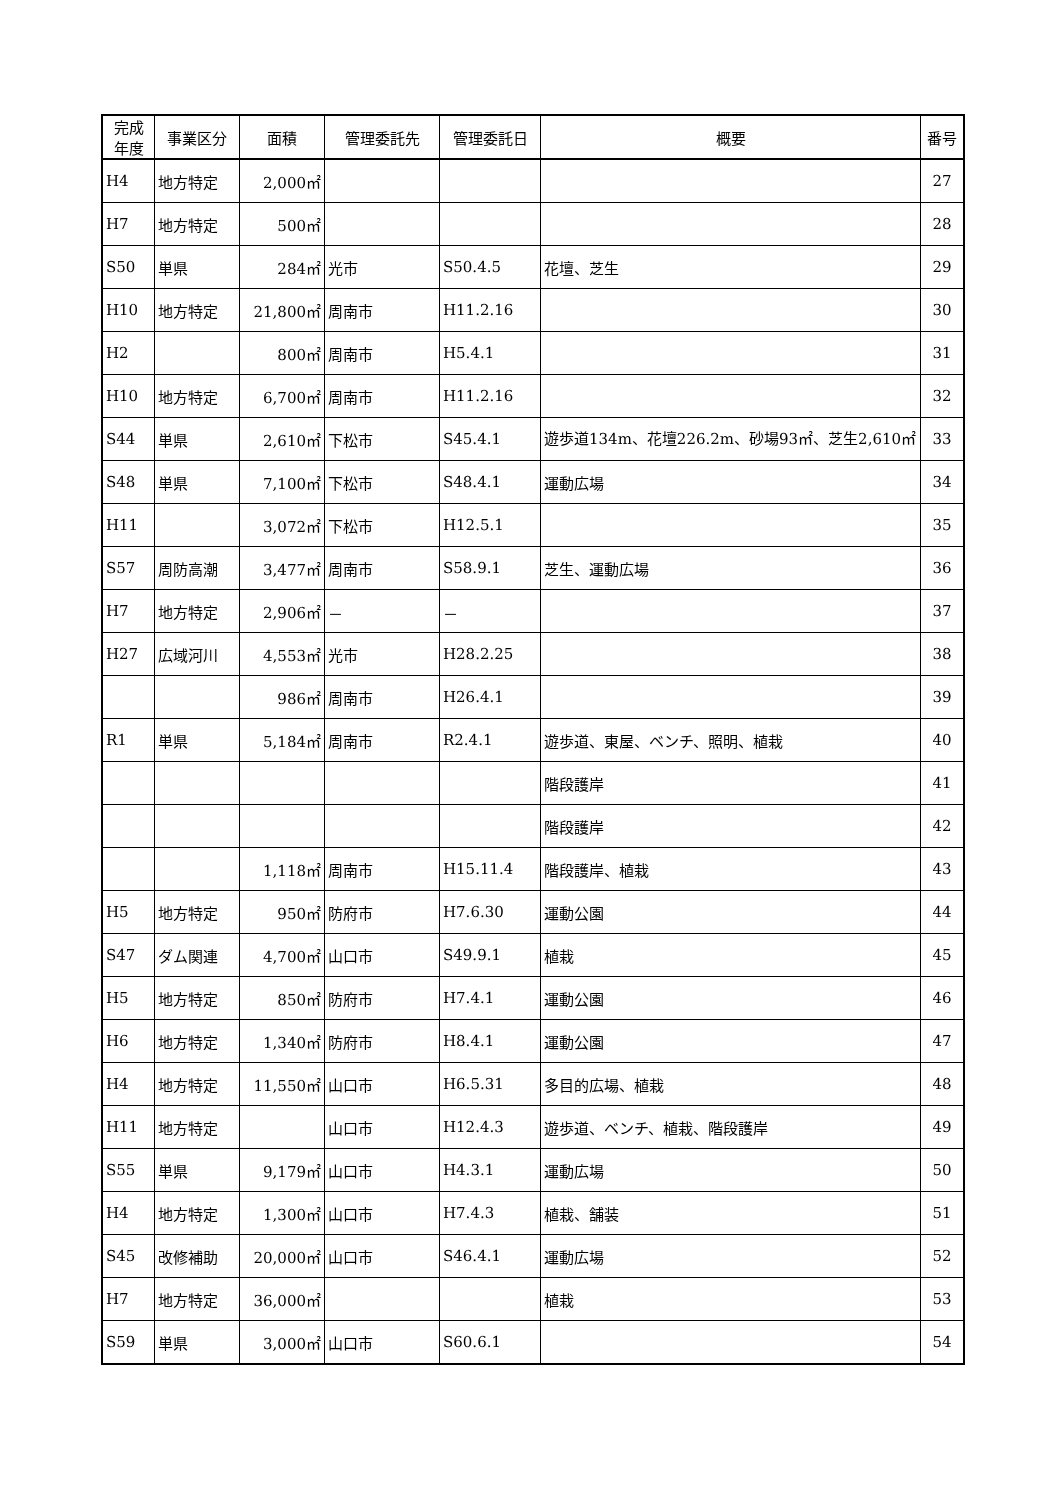| 完成 年度 | 事業区分 | 面積 | 管理委託先 | 管理委託日 | 概要 | 番号 |
| --- | --- | --- | --- | --- | --- | --- |
| H4 | 地方特定 | 2,000㎡ | | | | 27 |
| H7 | 地方特定 | 500㎡ | | | | 28 |
| S50 | 単県 | 284㎡ | 光市 | S50.4.5 | 花壇、芝生 | 29 |
| H10 | 地方特定 | 21,800㎡ | 周南市 | H11.2.16 | | 30 |
| H2 | | 800㎡ | 周南市 | H5.4.1 | | 31 |
| H10 | 地方特定 | 6,700㎡ | 周南市 | H11.2.16 | | 32 |
| S44 | 単県 | 2,610㎡ | 下松市 | S45.4.1 | 遊歩道134m、花壇226.2m、砂場93㎡、芝生2,610㎡ | 33 |
| S48 | 単県 | 7,100㎡ | 下松市 | S48.4.1 | 運動広場 | 34 |
| H11 | | 3,072㎡ | 下松市 | H12.5.1 | | 35 |
| S57 | 周防高潮 | 3,477㎡ | 周南市 | S58.9.1 | 芝生、運動広場 | 36 |
| H7 | 地方特定 | 2,906㎡ | － | － | | 37 |
| H27 | 広域河川 | 4,553㎡ | 光市 | H28.2.25 | | 38 |
| | | 986㎡ | 周南市 | H26.4.1 | | 39 |
| R1 | 単県 | 5,184㎡ | 周南市 | R2.4.1 | 遊歩道、東屋、ベンチ、照明、植栽 | 40 |
| | | | | | 階段護岸 | 41 |
| | | | | | 階段護岸 | 42 |
| | | 1,118㎡ | 周南市 | H15.11.4 | 階段護岸、植栽 | 43 |
| H5 | 地方特定 | 950㎡ | 防府市 | H7.6.30 | 運動公園 | 44 |
| S47 | ダム関連 | 4,700㎡ | 山口市 | S49.9.1 | 植栽 | 45 |
| H5 | 地方特定 | 850㎡ | 防府市 | H7.4.1 | 運動公園 | 46 |
| H6 | 地方特定 | 1,340㎡ | 防府市 | H8.4.1 | 運動公園 | 47 |
| H4 | 地方特定 | 11,550㎡ | 山口市 | H6.5.31 | 多目的広場、植栽 | 48 |
| H11 | 地方特定 | | 山口市 | H12.4.3 | 遊歩道、ベンチ、植栽、階段護岸 | 49 |
| S55 | 単県 | 9,179㎡ | 山口市 | H4.3.1 | 運動広場 | 50 |
| H4 | 地方特定 | 1,300㎡ | 山口市 | H7.4.3 | 植栽、舗装 | 51 |
| S45 | 改修補助 | 20,000㎡ | 山口市 | S46.4.1 | 運動広場 | 52 |
| H7 | 地方特定 | 36,000㎡ | | | 植栽 | 53 |
| S59 | 単県 | 3,000㎡ | 山口市 | S60.6.1 | | 54 |